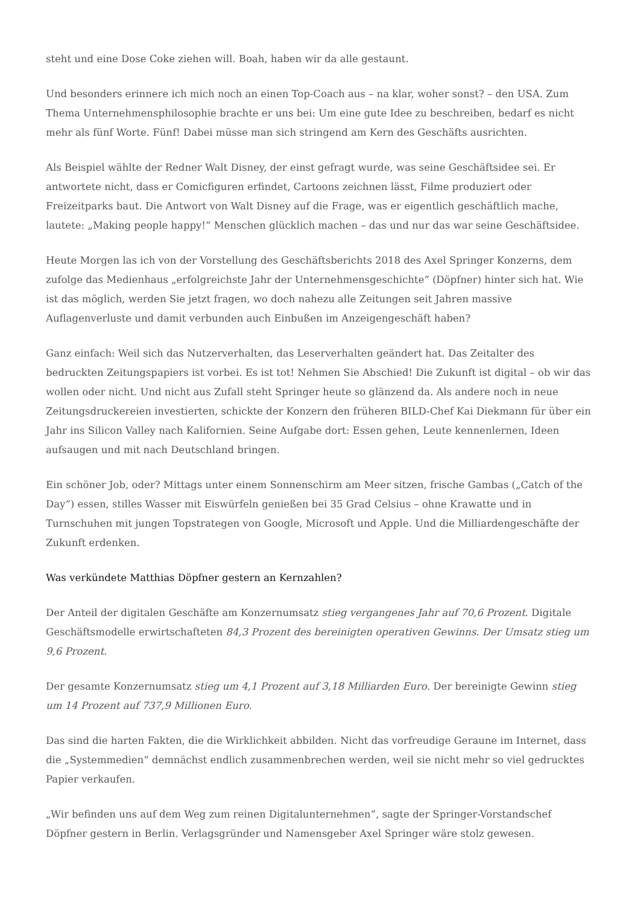steht und eine Dose Coke ziehen will. Boah, haben wir da alle gestaunt.
Und besonders erinnere ich mich noch an einen Top-Coach aus – na klar, woher sonst? – den USA. Zum Thema Unternehmensphilosophie brachte er uns bei: Um eine gute Idee zu beschreiben, bedarf es nicht mehr als fünf Worte. Fünf! Dabei müsse man sich stringend am Kern des Geschäfts ausrichten.
Als Beispiel wählte der Redner Walt Disney, der einst gefragt wurde, was seine Geschäftsidee sei. Er antwortete nicht, dass er Comicfiguren erfindet, Cartoons zeichnen lässt, Filme produziert oder Freizeitparks baut. Die Antwort von Walt Disney auf die Frage, was er eigentlich geschäftlich mache, lautete: „Making people happy!“ Menschen glücklich machen – das und nur das war seine Geschäftsidee.
Heute Morgen las ich von der Vorstellung des Geschäftsberichts 2018 des Axel Springer Konzerns, dem zufolge das Medienhaus „erfolgreichste Jahr der Unternehmensgeschichte“ (Döpfner) hinter sich hat. Wie ist das möglich, werden Sie jetzt fragen, wo doch nahezu alle Zeitungen seit Jahren massive Auflagenverluste und damit verbunden auch Einbußen im Anzeigengeschäft haben?
Ganz einfach: Weil sich das Nutzerverhalten, das Leserverhalten geändert hat. Das Zeitalter des bedruckten Zeitungspapiers ist vorbei. Es ist tot! Nehmen Sie Abschied! Die Zukunft ist digital – ob wir das wollen oder nicht. Und nicht aus Zufall steht Springer heute so glänzend da. Als andere noch in neue Zeitungsdruckereien investierten, schickte der Konzern den früheren BILD-Chef Kai Diekmann für über ein Jahr ins Silicon Valley nach Kalifornien. Seine Aufgabe dort: Essen gehen, Leute kennenlernen, Ideen aufsaugen und mit nach Deutschland bringen.
Ein schöner Job, oder? Mittags unter einem Sonnenschirm am Meer sitzen, frische Gambas („Catch of the Day“) essen, stilles Wasser mit Eiswürfeln genießen bei 35 Grad Celsius – ohne Krawatte und in Turnschuhen mit jungen Topstrategen von Google, Microsoft und Apple. Und die Milliardengeschäfte der Zukunft erdenken.
Was verkündete Matthias Döpfner gestern an Kernzahlen?
Der Anteil der digitalen Geschäfte am Konzernumsatz stieg vergangenes Jahr auf 70,6 Prozent. Digitale Geschäftsmodelle erwirtschafteten 84,3 Prozent des bereinigten operativen Gewinns. Der Umsatz stieg um 9,6 Prozent.
Der gesamte Konzernumsatz stieg um 4,1 Prozent auf 3,18 Milliarden Euro. Der bereinigte Gewinn stieg um 14 Prozent auf 737,9 Millionen Euro.
Das sind die harten Fakten, die die Wirklichkeit abbilden. Nicht das vorfreudige Geraune im Internet, dass die „Systemmedien“ demnächst endlich zusammenbrechen werden, weil sie nicht mehr so viel gedrucktes Papier verkaufen.
„Wir befinden uns auf dem Weg zum reinen Digitalunternehmen“, sagte der Springer-Vorstandschef Döpfner gestern in Berlin. Verlagsgründer und Namensgeber Axel Springer wäre stolz gewesen.